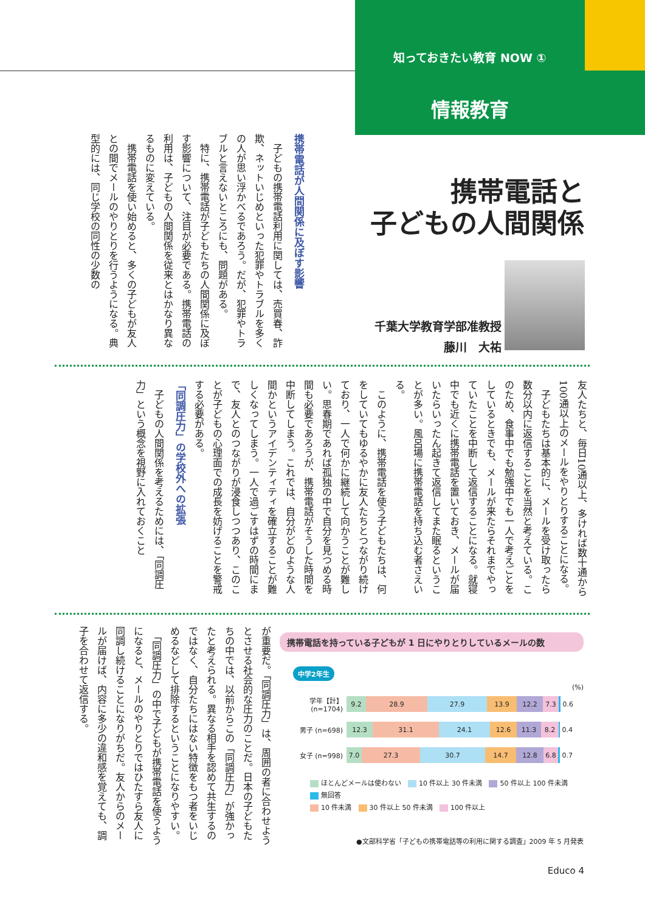知っておきたい教育 NOW ①
情報教育
携帯電話と
子どもの人間関係
千葉大学教育学部准教授
藤川　大祐
携帯電話が人間関係に及ぼす影響
　子どもの携帯電話利用に関しては、売買春、詐欺、ネットいじめといった犯罪やトラブルを多くの人が思い浮かべるであろう。だが、犯罪やトラブルと言えないところにも、問題がある。
　特に、携帯電話が子どもたちの人間関係に及ぼす影響について、注目が必要である。携帯電話の利用は、子どもの人間関係を従来とはかなり異なるものに変えている。
　携帯電話を使い始めると、多くの子どもが友人との間でメールのやりとりを行うようになる。典型的には、同じ学校の同性の少数の
友人たちと、毎日10通以上、多ければ数十通から100通以上のメールをやりとりすることになる。
　子どもたちは基本的に、メールを受け取ったら数分以内に返信することを当然と考えている。このため、食事中でも勉強中でも一人で考えごとをしているときでも、メールが来たらそれまでやっていたことを中断して返信することになる。就寝中でも近くに携帯電話を置いておき、メールが届いたらいったん起きて返信してまた眠るということが多い。風呂場に携帯電話を持ち込む者さえいる。
　このように、携帯電話を使う子どもたちは、何をしていてもゆるやかに友人たちとつながり続けており、一人で何かに継続して向かうことが難しい。思春期であれば孤独の中で自分を見つめる時間も必要であろうが、携帯電話がそうした時間を中断してしまう。これでは、自分がどのような人間かというアイデンティティを確立することが難しくなってしまう。一人で過ごすはずの時間にまで、友人とのつながりが浸食しつつあり、このことが子どもの心理面での成長を妨げることを警戒する必要がある。
「同調圧力」の学校外への拡張
　子どもの人間関係を考えるためには、「同調圧力」という概念を視野に入れておくこと
が重要だ。「同調圧力」は、周囲の者に合わせようとさせる社会的な圧力のことだ。日本の子どもたちの中では、以前からこの「同調圧力」が強かったと考えられる。異なる相手を認めて共生するのではなく、自分たちにはない特徴をもつ者をいじめるなどして排除するということになりやすい。
　「同調圧力」の中で子どもが携帯電話を使うようになると、メールのやりとりではひたすら友人に同調し続けることになりがちだ。友人からのメールが届けば、内容に多少の違和感を覚えても、調子を合わせて返信する。
携帯電話を持っている子どもが 1 日にやりとりしているメールの数
中学2年生
(%)
学年【計】(n=1704)
9.2 28.9 27.9 13.9 12.2 7.3
0.6
男子 (n=698)
12.3 31.1 24.1 12.6 11.3 8.2
0.4
女子 (n=998)
7.0 27.3 30.7 14.7 12.8 6.8
0.7
ほとんどメールは使わない　 10 件以上 30 件未満　 50 件以上 100 件未満　 無回答
10 件未満　 30 件以上 50 件未満　 100 件以上
●文部科学省「子どもの携帯電話等の利用に関する調査」2009 年 5 月発表
Educo 4